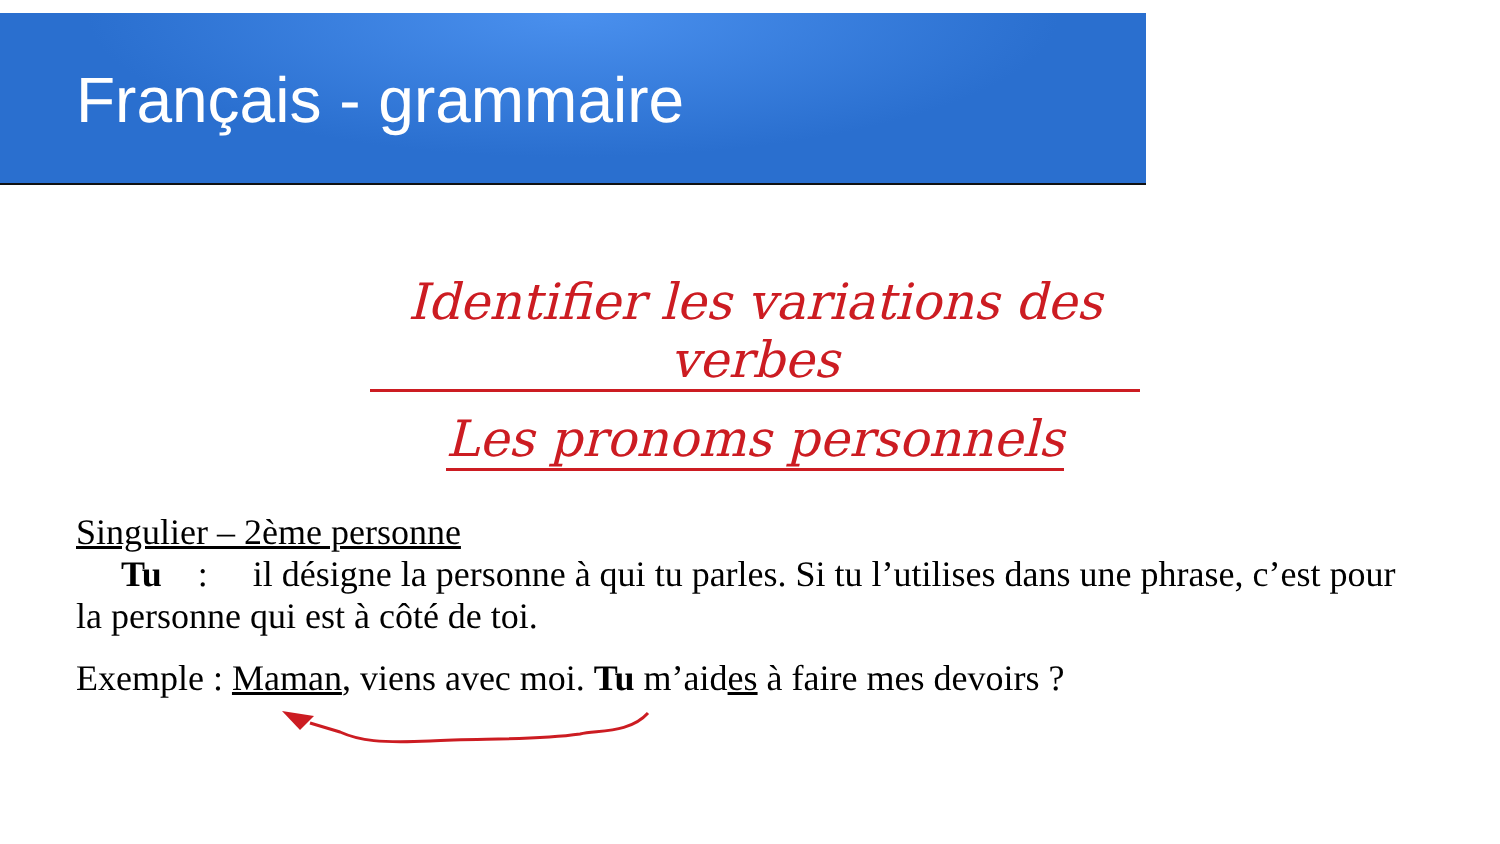Français - grammaire
Identifier les variations des verbes
Les pronoms personnels
Singulier – 2ème personne
Tu : il désigne la personne à qui tu parles. Si tu l’utilises dans une phrase, c’est pour la personne qui est à côté de toi.
Exemple : Maman, viens avec moi. Tu m’aides à faire mes devoirs ?